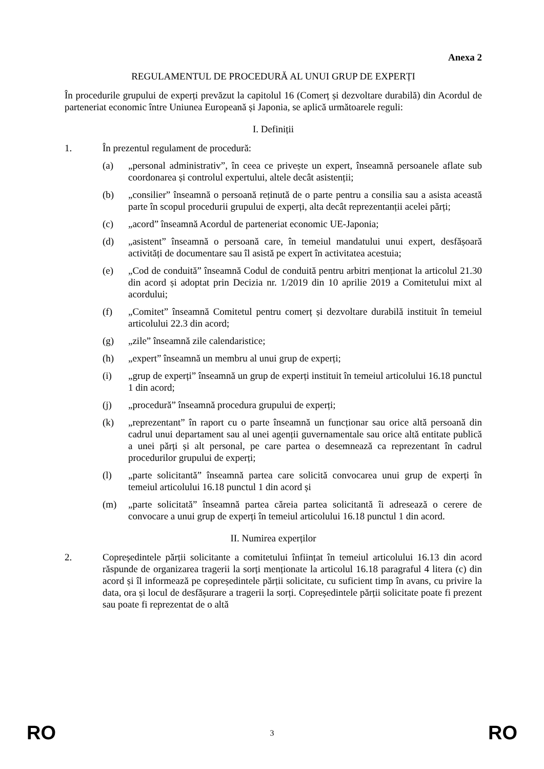Anexa 2
REGULAMENTUL DE PROCEDURĂ AL UNUI GRUP DE EXPERȚI
În procedurile grupului de experți prevăzut la capitolul 16 (Comerț și dezvoltare durabilă) din Acordul de parteneriat economic între Uniunea Europeană și Japonia, se aplică următoarele reguli:
I. Definiții
1. În prezentul regulament de procedură:
(a) „personal administrativ”, în ceea ce privește un expert, înseamnă persoanele aflate sub coordonarea și controlul expertului, altele decât asistenții;
(b) „consilier” înseamnă o persoană reținută de o parte pentru a consilia sau a asista această parte în scopul procedurii grupului de experți, alta decât reprezentanții acelei părți;
(c) „acord” înseamnă Acordul de parteneriat economic UE-Japonia;
(d) „asistent” înseamnă o persoană care, în temeiul mandatului unui expert, desfășoară activități de documentare sau îl asistă pe expert în activitatea acestuia;
(e) „Cod de conduită” înseamnă Codul de conduită pentru arbitri menționat la articolul 21.30 din acord și adoptat prin Decizia nr. 1/2019 din 10 aprilie 2019 a Comitetului mixt al acordului;
(f) „Comitet” înseamnă Comitetul pentru comerț și dezvoltare durabilă instituit în temeiul articolului 22.3 din acord;
(g) „zile” înseamnă zile calendaristice;
(h) „expert” înseamnă un membru al unui grup de experți;
(i) „grup de experți” înseamnă un grup de experți instituit în temeiul articolului 16.18 punctul 1 din acord;
(j) „procedură” înseamnă procedura grupului de experți;
(k) „reprezentant” în raport cu o parte înseamnă un funcționar sau orice altă persoană din cadrul unui departament sau al unei agenții guvernamentale sau orice altă entitate publică a unei părți și alt personal, pe care partea o desemnează ca reprezentant în cadrul procedurilor grupului de experți;
(l) „parte solicitantă” înseamnă partea care solicită convocarea unui grup de experți în temeiul articolului 16.18 punctul 1 din acord și
(m) „parte solicitată” înseamnă partea căreia partea solicitantă îi adresează o cerere de convocare a unui grup de experți în temeiul articolului 16.18 punctul 1 din acord.
II. Numirea experților
2. Copreședintele părții solicitante a comitetului înființat în temeiul articolului 16.13 din acord răspunde de organizarea tragerii la sorți menționate la articolul 16.18 paragraful 4 litera (c) din acord și îl informează pe copreședintele părții solicitate, cu suficient timp în avans, cu privire la data, ora și locul de desfășurare a tragerii la sorți. Copreședintele părții solicitate poate fi prezent sau poate fi reprezentat de o altă
RO 3 RO